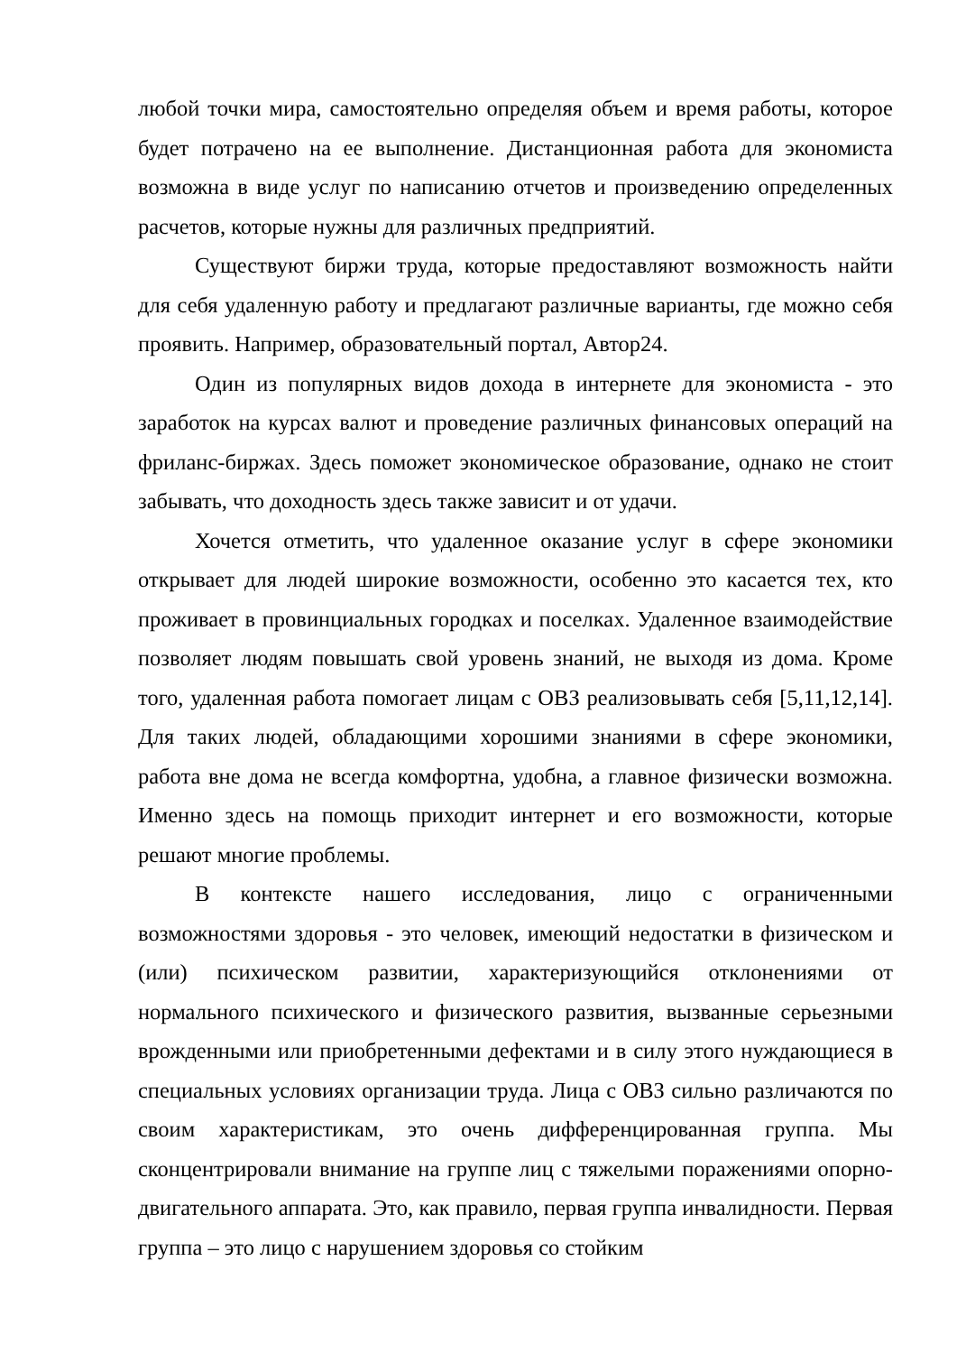любой точки мира, самостоятельно определяя объем и время работы, которое будет потрачено на ее выполнение. Дистанционная работа для экономиста возможна в виде услуг по написанию отчетов и произведению определенных расчетов, которые нужны для различных предприятий.
Существуют биржи труда, которые предоставляют возможность найти для себя удаленную работу и предлагают различные варианты, где можно себя проявить. Например, образовательный портал, Автор24.
Один из популярных видов дохода в интернете для экономиста - это заработок на курсах валют и проведение различных финансовых операций на фриланс-биржах. Здесь поможет экономическое образование, однако не стоит забывать, что доходность здесь также зависит и от удачи.
Хочется отметить, что удаленное оказание услуг в сфере экономики открывает для людей широкие возможности, особенно это касается тех, кто проживает в провинциальных городках и поселках. Удаленное взаимодействие позволяет людям повышать свой уровень знаний, не выходя из дома. Кроме того, удаленная работа помогает лицам с ОВЗ реализовывать себя [5,11,12,14]. Для таких людей, обладающими хорошими знаниями в сфере экономики, работа вне дома не всегда комфортна, удобна, а главное физически возможна. Именно здесь на помощь приходит интернет и его возможности, которые решают многие проблемы.
В контексте нашего исследования, лицо с ограниченными возможностями здоровья - это человек, имеющий недостатки в физическом и (или) психическом развитии, характеризующийся отклонениями от нормального психического и физического развития, вызванные серьезными врожденными или приобретенными дефектами и в силу этого нуждающиеся в специальных условиях организации труда. Лица с ОВЗ сильно различаются по своим характеристикам, это очень дифференцированная группа. Мы сконцентрировали внимание на группе лиц с тяжелыми поражениями опорно-двигательного аппарата. Это, как правило, первая группа инвалидности. Первая группа – это лицо с нарушением здоровья со стойким